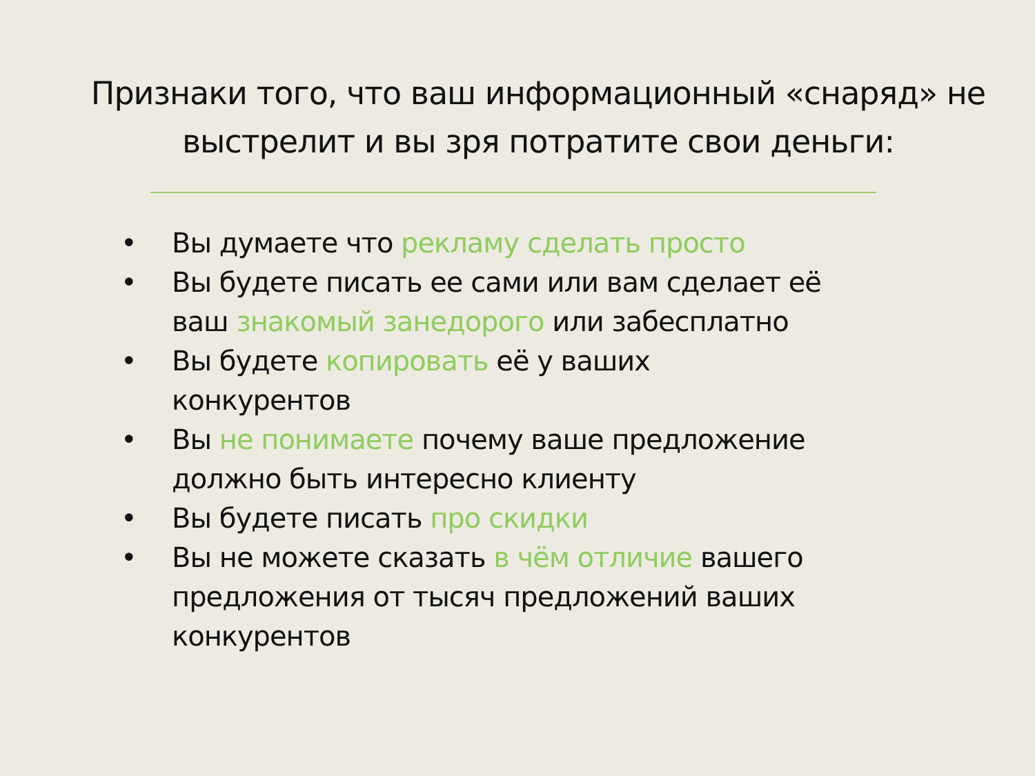Признаки того, что ваш информационный «снаряд» не выстрелит и вы зря потратите свои деньги:
• Вы думаете что рекламу сделать просто
• Вы будете писать ее сами или вам сделает её ваш знакомый занедорого или забесплатно
• Вы будете копировать её у ваших конкурентов
• Вы не понимаете почему ваше предложение должно быть интересно клиенту
• Вы будете писать про скидки
• Вы не можете сказать в чём отличие вашего предложения от тысяч предложений ваших конкурентов